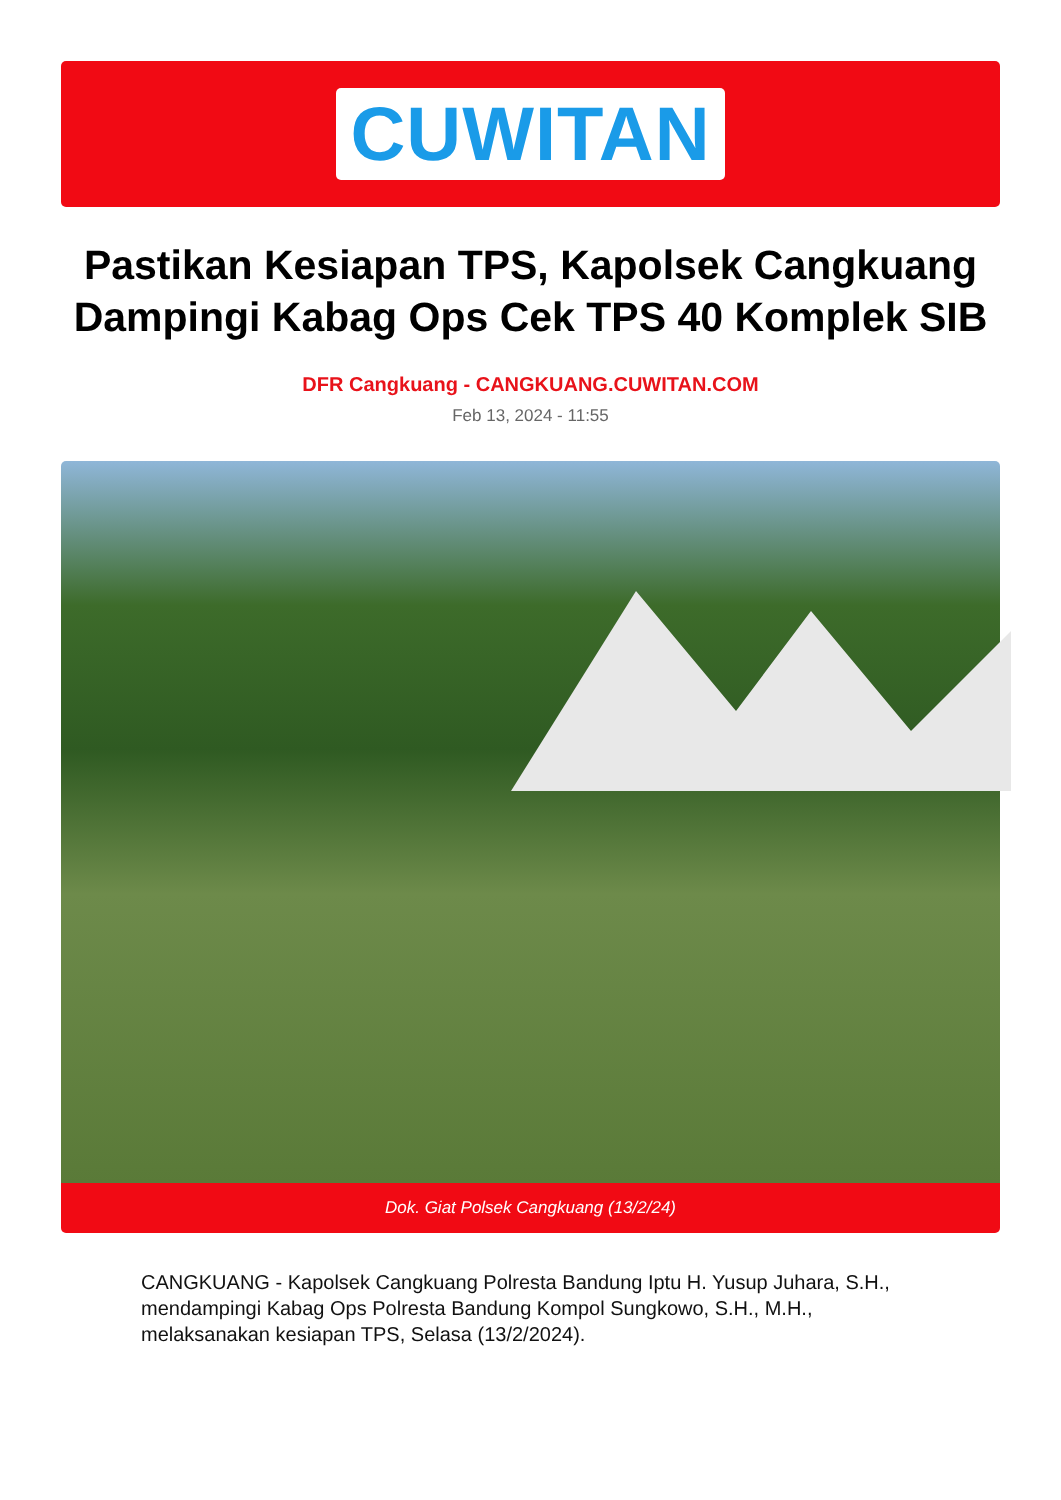CUWITAN
Pastikan Kesiapan TPS, Kapolsek Cangkuang Dampingi Kabag Ops Cek TPS 40 Komplek SIB
DFR Cangkuang - CANGKUANG.CUWITAN.COM
Feb 13, 2024 - 11:55
Dok. Giat Polsek Cangkuang (13/2/24)
CANGKUANG - Kapolsek Cangkuang Polresta Bandung Iptu H. Yusup Juhara, S.H., mendampingi Kabag Ops Polresta Bandung Kompol Sungkowo, S.H., M.H., melaksanakan kesiapan TPS, Selasa (13/2/2024).